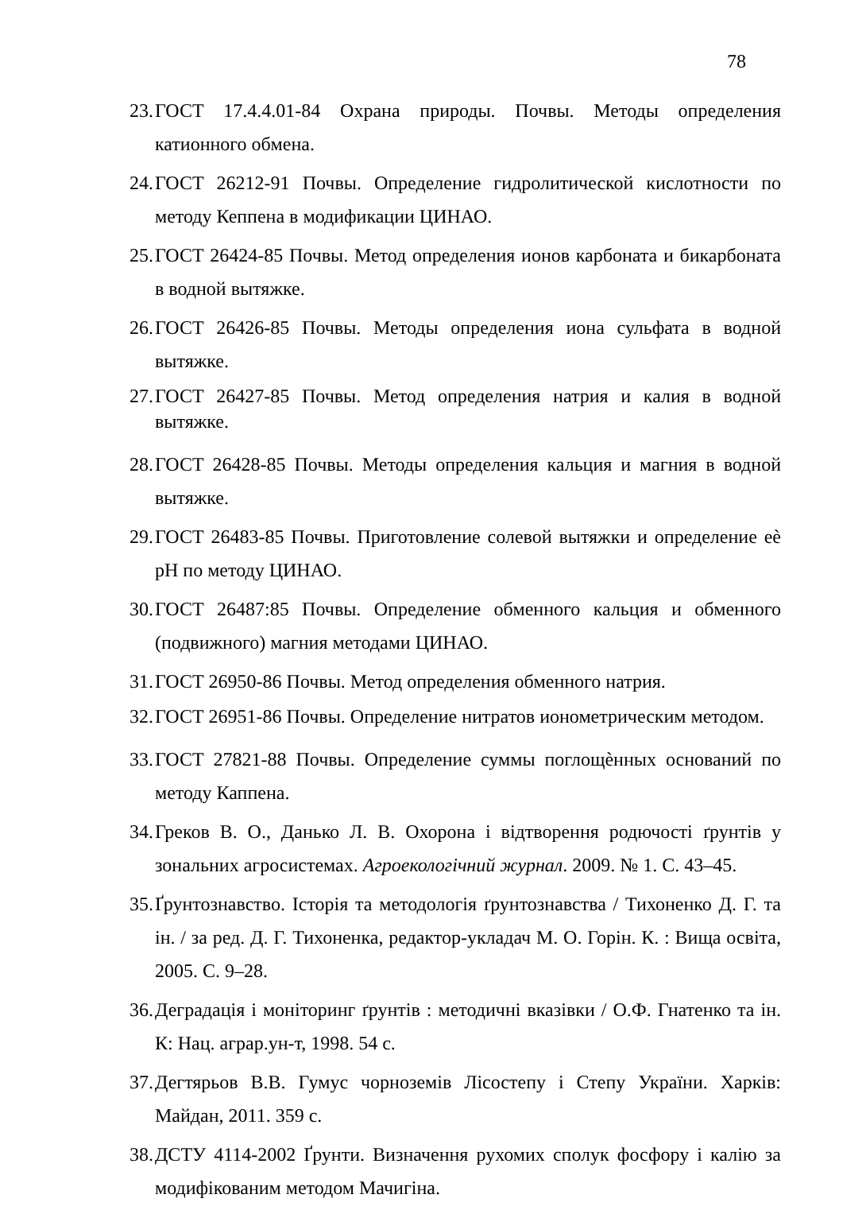78
23. ГОСТ 17.4.4.01-84 Охрана природы. Почвы. Методы определения катионного обмена.
24. ГОСТ 26212-91 Почвы. Определение гидролитической кислотности по методу Кеппена в модификации ЦИНАО.
25. ГОСТ 26424-85 Почвы. Метод определения ионов карбоната и бикарбоната в водной вытяжке.
26. ГОСТ 26426-85 Почвы. Методы определения иона сульфата в водной вытяжке.
27. ГОСТ 26427-85 Почвы. Метод определения натрия и калия в водной вытяжке.
28. ГОСТ 26428-85 Почвы. Методы определения кальция и магния в водной вытяжке.
29. ГОСТ 26483-85 Почвы. Приготовление солевой вытяжки и определение еѐ pH по методу ЦИНАО.
30. ГОСТ 26487:85 Почвы. Определение обменного кальция и обменного (подвижного) магния методами ЦИНАО.
31. ГОСТ 26950-86 Почвы. Метод определения обменного натрия.
32. ГОСТ 26951-86 Почвы. Определение нитратов ионометрическим методом.
33. ГОСТ 27821-88 Почвы. Определение суммы поглощѐнных оснований по методу Каппена.
34. Греков В. О., Данько Л. В. Охорона і відтворення родючості ґрунтів у зональних агросистемах. Агроекологічний журнал. 2009. № 1. С. 43–45.
35. Ґрунтознавство. Історія та методологія ґрунтознавства / Тихоненко Д. Г. та ін. / за ред. Д. Г. Тихоненка, редактор-укладач М. О. Горін. К. : Вища освіта, 2005. С. 9–28.
36. Деградація і моніторинг ґрунтів : методичні вказівки / О.Ф. Гнатенко та ін. К: Нац. аграр.ун-т, 1998. 54 с.
37. Дегтярьов В.В. Гумус чорноземів Лісостепу і Степу України. Харків: Майдан, 2011. 359 с.
38. ДСТУ 4114-2002 Ґрунти. Визначення рухомих сполук фосфору і калію за модифікованим методом Мачигіна.